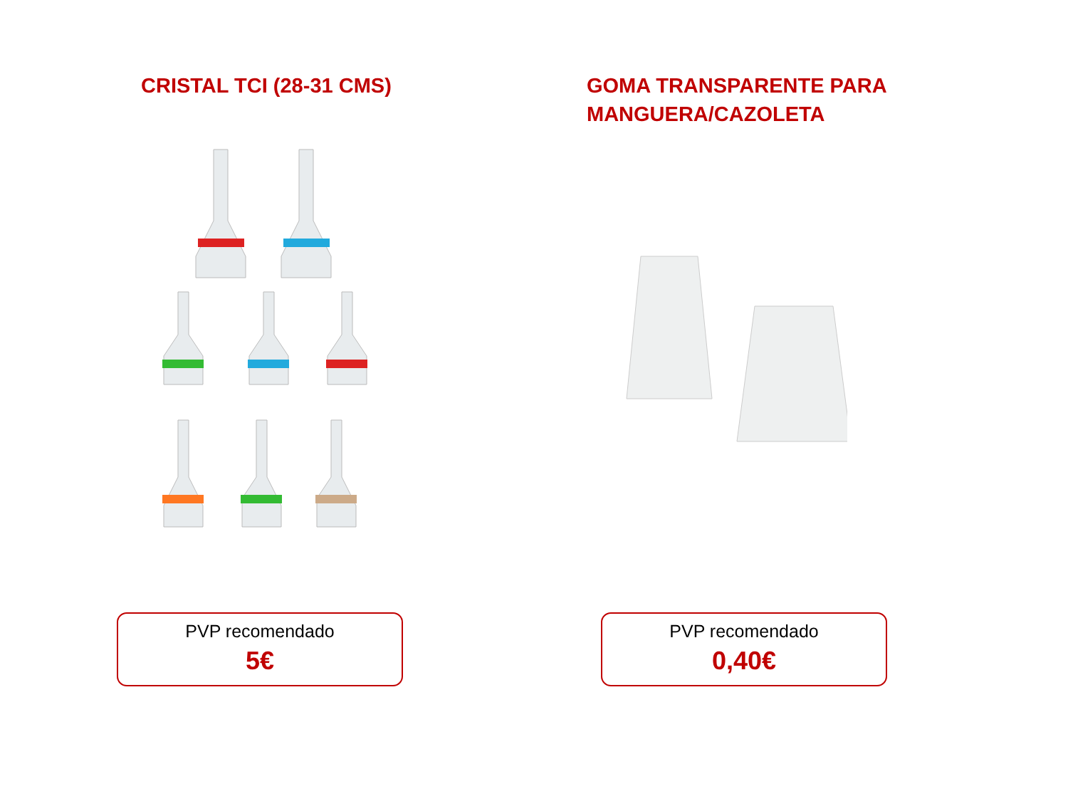CRISTAL TCI (28-31 CMS)
PVP recomendado
5€
GOMA TRANSPARENTE PARA
MANGUERA/CAZOLETA
PVP recomendado
0,40€